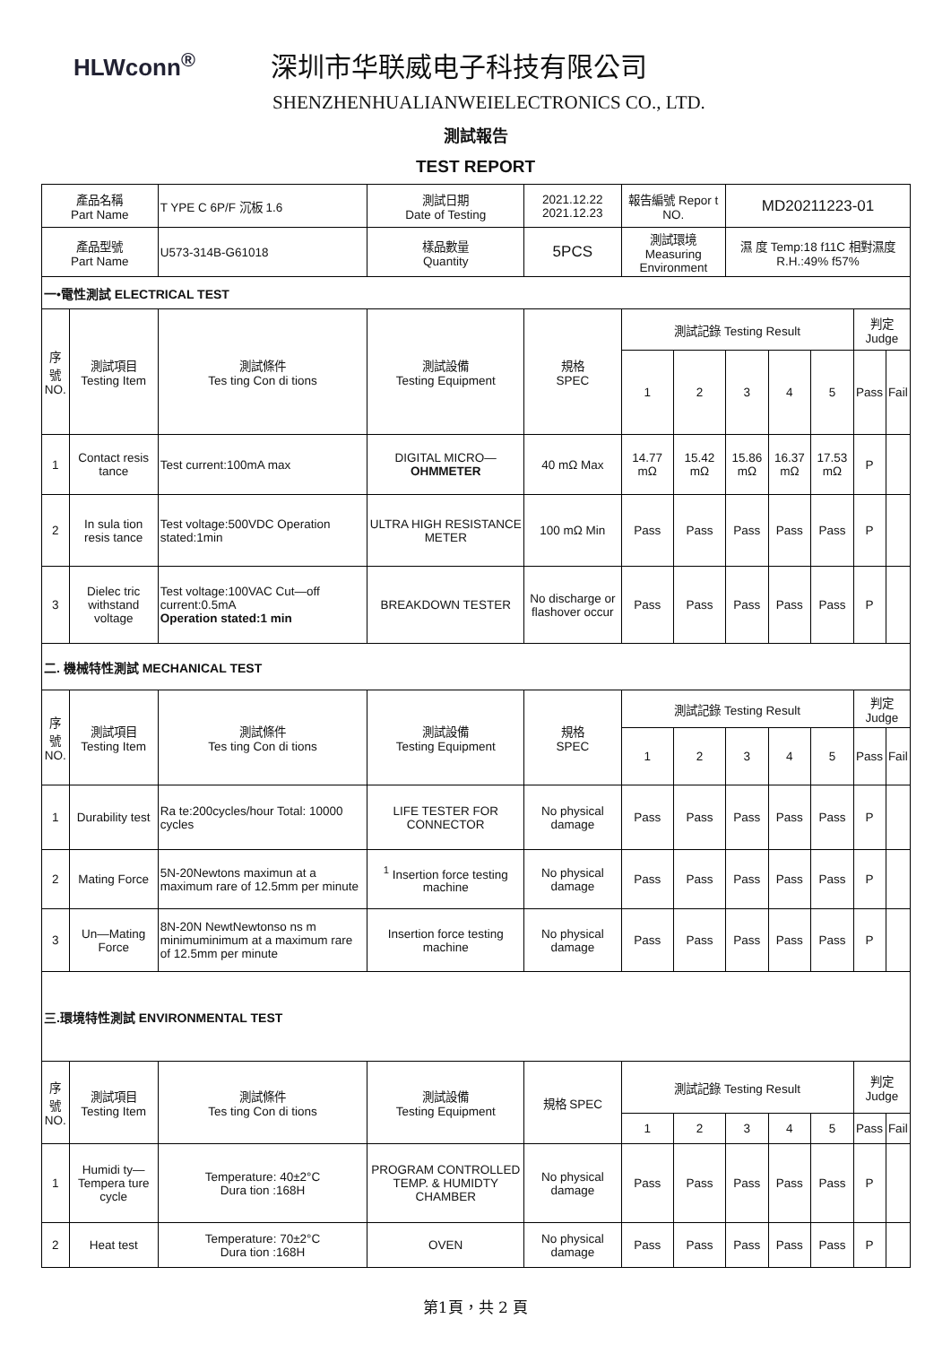HLWconn<sup>®</sup>
深圳市华联威电子科技有限公司
SHENZHENHUALIANWEIELECTRONICS CO., LTD.
測試報告
TEST REPORT
| 產品名稱 Part Name | | T YPE C 6P/F 沉板 1.6 | 測試日期 Date of Testing | 2021.12.22 2021.12.23 | 報告編號 Repor t NO. | | MD20211223-01 | | | | |
| 產品型號 Part Name | | U573-314B-G61018 | 樣品數量 Quantity | 5PCS | 測試環境 Measuring Environment | | 濕 度 Temp:18 f11C 相對濕度 R.H.:49% f57% | | | | |
| 一•電性測試 ELECTRICAL TEST | | | | | | | | | | | |
| 序 號 NO. | 測試項目 Testing Item | 測試條件 Tes ting Con di tions | 測試設備 Testing Equipment | 規格 SPEC | 測試記錄 Testing Result | | | | | 判定 Judge | |
| | | | | | 1 | 2 | 3 | 4 | 5 | Pass | Fail |
| 1 | Contact resis tance | Test current:100mA max | DIGITAL MICRO— OHMMETER | 40 mΩ Max | 14.77 mΩ | 15.42 mΩ | 15.86 mΩ | 16.37 mΩ | 17.53 mΩ | P | |
| 2 | In sula tion resis tance | Test voltage:500VDC Operation stated:1min | ULTRA HIGH RESISTANCE METER | 100 mΩ Min | Pass | Pass | Pass | Pass | Pass | P | |
| 3 | Dielec tric withstand voltage | Test voltage:100VAC Cut—off current:0.5mA Operation stated:1 min | BREAKDOWN TESTER | No discharge or flashover occur | Pass | Pass | Pass | Pass | Pass | P | |
| 二. 機械特性測試 MECHANICAL TEST | | | | | | | | | | | |
| 序 號 NO. | 測試項目 Testing Item | 測試條件 Tes ting Con di tions | 測試設備 Testing Equipment | 規格 SPEC | 測試記錄 Testing Result | | | | | 判定 Judge | |
| | | | | | 1 | 2 | 3 | 4 | 5 | Pass | Fail |
| 1 | Durability test | Ra te:200cycles/hour Total: 10000 cycles | LIFE TESTER FOR CONNECTOR | No physical damage | Pass | Pass | Pass | Pass | Pass | P | |
| 2 | Mating Force | 5N-20Newtons maximun at a maximum rare of 12.5mm per minute | <sup>1</sup> Insertion force testing machine | No physical damage | Pass | Pass | Pass | Pass | Pass | P | |
| 3 | Un—Mating Force | 8N-20N NewtNewtonso ns m minimuminimum at a maximum rare of 12.5mm per minute | Insertion force testing machine | No physical damage | Pass | Pass | Pass | Pass | Pass | P | |
| 三.環境特性測試 ENVIRONMENTAL TEST | | | | | | | | | | | |
| 序 號 NO. | 測試項目 Testing Item | 測試條件 Tes ting Con di tions | 測試設備 Testing Equipment | 規格 SPEC | 測試記錄 Testing Result | | | | | 判定 Judge | |
| | | | | | 1 | 2 | 3 | 4 | 5 | Pass | Fail |
| 1 | Humidi ty—Tempera ture cycle | Temperature: 40±2°C Dura tion :168H | PROGRAM CONTROLLED TEMP. & HUMIDTY CHAMBER | No physical damage | Pass | Pass | Pass | Pass | Pass | P | |
| 2 | Heat test | Temperature: 70±2°C Dura tion :168H | OVEN | No physical damage | Pass | Pass | Pass | Pass | Pass | P | |
第1頁，共 2 頁